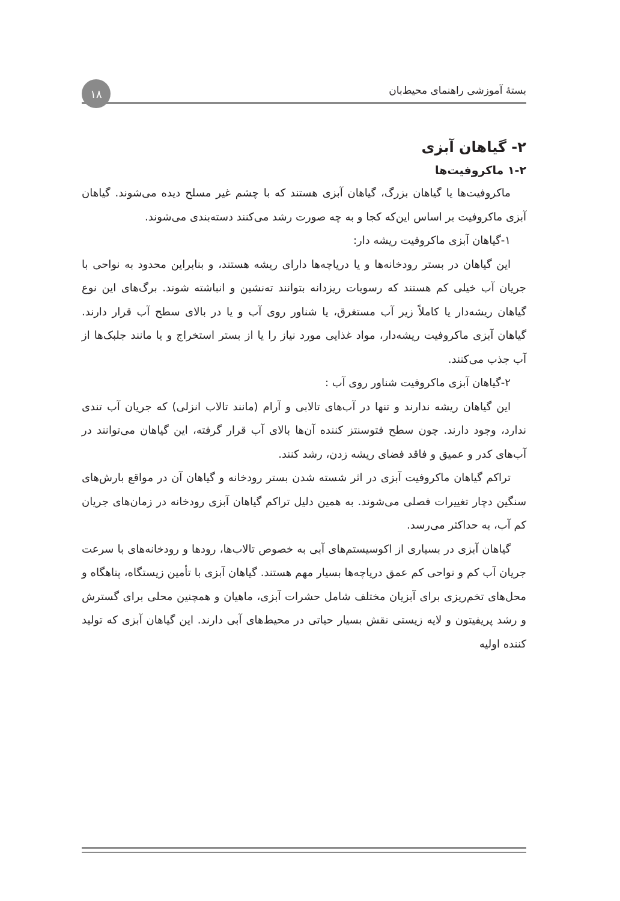بستهٔ آموزشی راهنمای محیط‌بان
۱۸
۲- گیاهان آبزی
۱-۲ ماکروفیت‌ها
ماکروفیت‌ها یا گیاهان بزرگ، گیاهان آبزی هستند که با چشم غیر مسلح دیده می‌شوند. گیاهان آبزی ماکروفیت بر اساس این‌که کجا و به چه صورت رشد می‌کنند دسته‌بندی می‌شوند.
۱-گیاهان آبزی ماکروفیت ریشه دار:
این گیاهان در بستر رودخانه‌ها و یا دریاچه‌ها دارای ریشه هستند، و بنابراین محدود به نواحی با جریان آب خیلی کم هستند که رسوبات ریزدانه بتوانند ته‌نشین و انباشته شوند. برگ‌های این نوع گیاهان ریشه‌دار یا کاملاً زیر آب مستغرق، یا شناور روی آب و یا در بالای سطح آب قرار دارند. گیاهان آبزی ماکروفیت ریشه‌دار، مواد غذایی مورد نیاز را یا از بستر استخراج و یا مانند جلبک‌ها از آب جذب می‌کنند.
۲-گیاهان آبزی ماکروفیت شناور روی آب :
این گیاهان ریشه ندارند و تنها در آب‌های تالابی و آرام (مانند تالاب انزلی) که جریان آب تندی ندارد، وجود دارند. چون سطح فتوسنتز کننده آن‌ها بالای آب قرار گرفته، این گیاهان می‌توانند در آب‌های کدر و عمیق و فاقد فضای ریشه زدن، رشد کنند.
تراکم گیاهان ماکروفیت آبزی در اثر شسته شدن بستر رودخانه و گیاهان آن در مواقع بارش‌های سنگین دچار تغییرات فصلی می‌شوند. به همین دلیل تراکم گیاهان آبزی رودخانه در زمان‌های جریان کم آب، به حداکثر می‌رسد.
گیاهان آبزی در بسیاری از اکوسیستم‌های آبی به خصوص تالاب‌ها، رودها و رودخانه‌های با سرعت جریان آب کم و نواحی کم عمق دریاچه‌ها بسیار مهم هستند. گیاهان آبزی با تأمین زیستگاه، پناهگاه و محل‌های تخم‌ریزی برای آبزیان مختلف شامل حشرات آبزی، ماهیان و همچنین محلی برای گسترش و رشد پریفیتون و لایه زیستی نقش بسیار حیاتی در محیط‌های آبی دارند. این گیاهان آبزی که تولید کننده اولیه